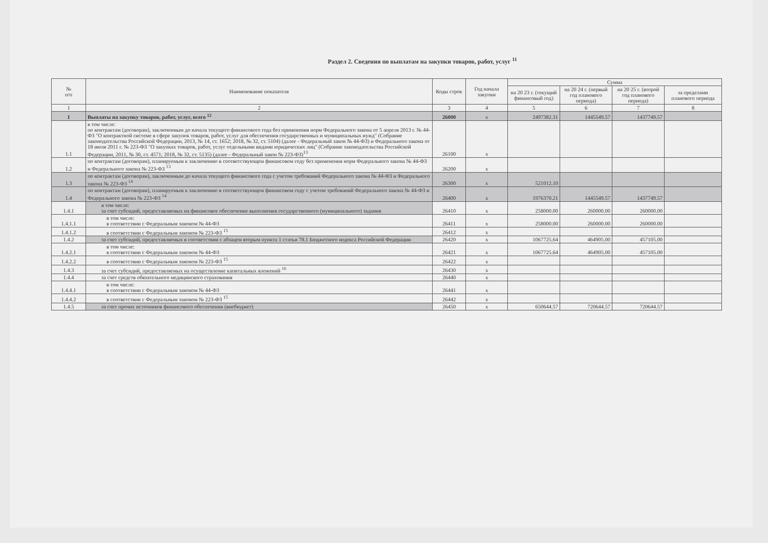Раздел 2. Сведения по выплатам на закупки товаров, работ, услуг <sup>11</sup>
| № п/п | Наименование показателя | Коды строк | Год начала закупки | Сумма | | | |
| --- | --- | --- | --- | --- | --- | --- | --- |
| | | | | на 20 23 г. (текущий финансовый год) | на 20 24 г. (первый год планового периода) | на 20 25 г. (второй год планового периода) | за пределами планового периода |
| 1 | 2 | 3 | 4 | 5 | 6 | 7 | 8 |
| 1 | Выплаты на закупку товаров, работ, услуг, всего <sup>12</sup> | 26000 | x | 2497382.31 | 1445549.57 | 1437749.57 | |
| 1.1 | в том числе: по контрактам (договорам), заключенным до начала текущего финансового года без применения норм Федерального закона от 5 апреля 2013 г. № 44-ФЗ "О контрактной системе в сфере закупок товаров, работ, услуг для обеспечения государственных и муниципальных нужд" (Собрание законодательства Российской Федерации, 2013, № 14, ст. 1652; 2018, № 32, ст. 5104) (далее - Федеральный закон № 44-ФЗ) и Федерального закона от 18 июля 2011 г. № 223-ФЗ "О закупках товаров, работ, услуг отдельными видами юридических лиц" (Собрание законодательства Российской Федерации, 2011, № 30, ст. 4571; 2018, № 32, ст. 5135) (далее - Федеральный закон № 223-ФЗ)<sup>13</sup> | 26100 | x | | | | |
| 1.2 | по контрактам (договорам), планируемым к заключению в соответствующем финансовом году без применения норм Федерального закона № 44-ФЗ и Федерального закона № 223-ФЗ <sup>13</sup> | 26200 | x | | | | |
| 1.3 | по контрактам (договорам), заключенным до начала текущего финансового года с учетом требований Федерального закона № 44-ФЗ и Федерального закона № 223-ФЗ <sup>14</sup> | 26300 | x | 521012.10 | | | |
| 1.4 | по контрактам (договорам), планируемым к заключению в соответствующем финансовом году с учетом требований Федерального закона № 44-ФЗ и Федерального закона № 223-ФЗ <sup>14</sup> | 26400 | x | 1976370.21 | 1445549.57 | 1437749.57 | |
| 1.4.1 | в том числе: за счет субсидий, предоставляемых на финансовое обеспечение выполнения государственного (муниципального) задания | 26410 | x | 258000.00 | 260000.00 | 260000.00 | |
| 1.4.1.1 | в том числе: в соответствии с Федеральным законом № 44-ФЗ | 26411 | x | 258000.00 | 260000.00 | 260000.00 | |
| 1.4.1.2 | в соответствии с Федеральным законом № 223-ФЗ <sup>15</sup> | 26412 | x | | | | |
| 1.4.2 | за счет субсидий, предоставляемых в соответствии с абзацем вторым пункта 1 статьи 78.1 Бюджетного кодекса Российской Федерации | 26420 | x | 1067725.64 | 464905.00 | 457105.00 | |
| 1.4.2.1 | в том числе: в соответствии с Федеральным законом № 44-ФЗ | 26421 | x | 1067725.64 | 464905.00 | 457105.00 | |
| 1.4.2.2 | в соответствии с Федеральным законом № 223-ФЗ <sup>15</sup> | 26422 | x | | | | |
| 1.4.3 | за счет субсидий, предоставляемых на осуществление капитальных вложений <sup>16</sup> | 26430 | x | | | | |
| 1.4.4 | за счет средств обязательного медицинского страхования | 26440 | x | | | | |
| 1.4.4.1 | в том числе: в соответствии с Федеральным законом № 44-ФЗ | 26441 | x | | | | |
| 1.4.4.2 | в соответствии с Федеральным законом № 223-ФЗ <sup>15</sup> | 26442 | x | | | | |
| 1.4.5 | за счет прочих источников финансового обеспечения (внебюджет) | 26450 | x | 650644.57 | 720644.57 | 720644.57 | |